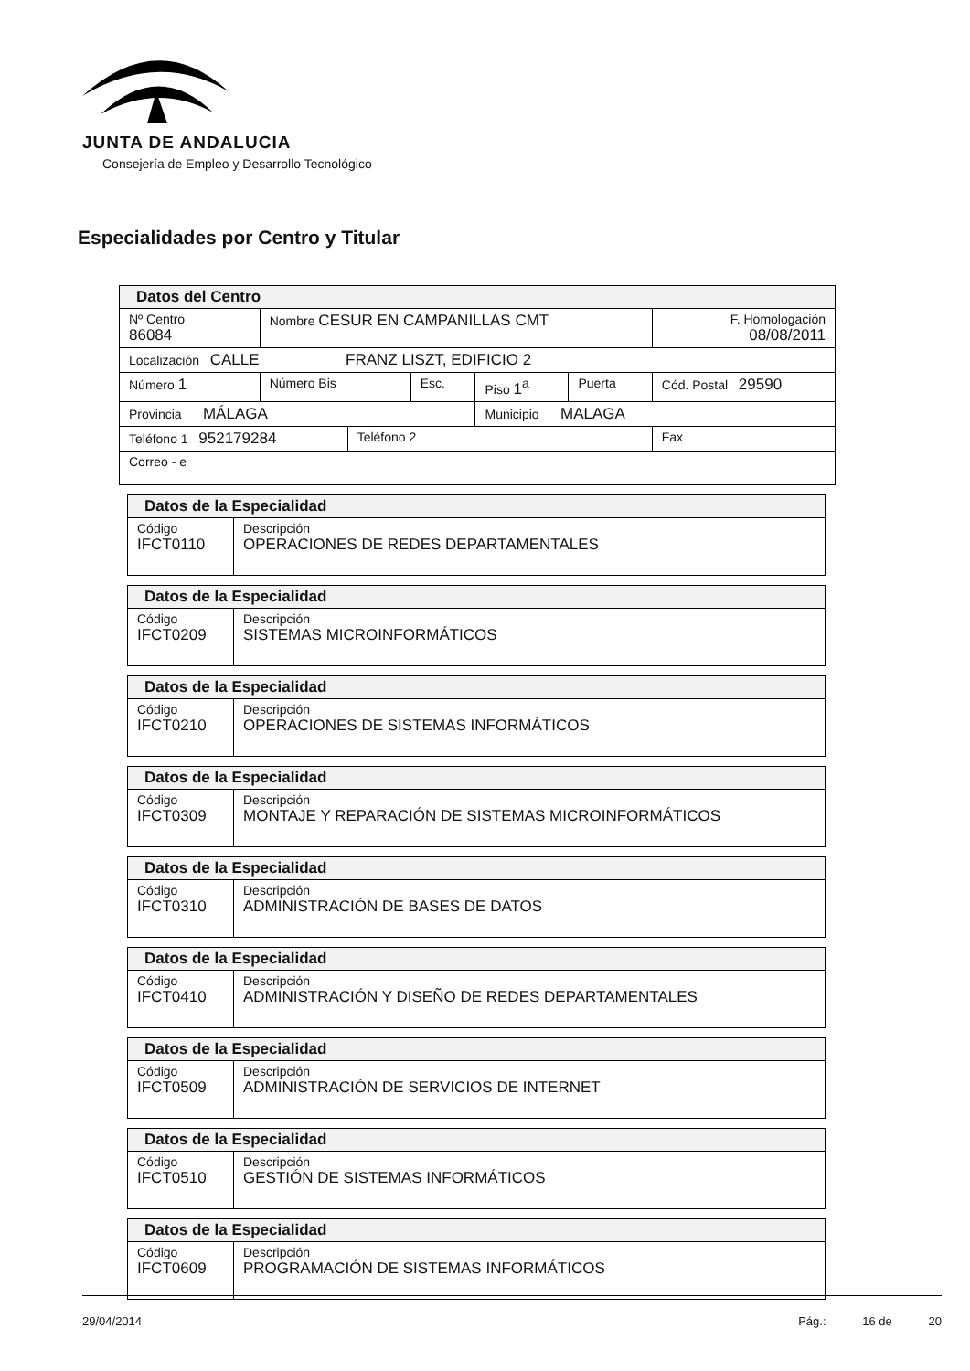JUNTA DE ANDALUCIA
Consejería de Empleo y Desarrollo Tecnológico
Especialidades por Centro y Titular
| Datos del Centro | | | | | | | |
| --- | --- | --- | --- | --- | --- | --- | --- |
| Nº Centro 86084 | Nombre CESUR EN CAMPANILLAS CMT | | | | | | F. Homologación 08/08/2011 |
| Localización CALLE FRANZ LISZT, EDIFICIO 2 | | | | | | | |
| Número 1 | Número Bis | | Esc. | Piso 1<sup>a</sup> | Puerta | Cód. Postal 29590 | |
| Provincia MÁLAGA | | | | Municipio MALAGA | | | |
| Teléfono 1 952179284 | | Teléfono 2 | | | | Fax | |
| Correo - e | | | | | | | |
| Datos de la Especialidad | |
| --- | --- |
| Código IFCT0110 | Descripción OPERACIONES DE REDES DEPARTAMENTALES |
| Datos de la Especialidad | |
| --- | --- |
| Código IFCT0209 | Descripción SISTEMAS MICROINFORMÁTICOS |
| Datos de la Especialidad | |
| --- | --- |
| Código IFCT0210 | Descripción OPERACIONES DE SISTEMAS INFORMÁTICOS |
| Datos de la Especialidad | |
| --- | --- |
| Código IFCT0309 | Descripción MONTAJE Y REPARACIÓN DE SISTEMAS MICROINFORMÁTICOS |
| Datos de la Especialidad | |
| --- | --- |
| Código IFCT0310 | Descripción ADMINISTRACIÓN DE BASES DE DATOS |
| Datos de la Especialidad | |
| --- | --- |
| Código IFCT0410 | Descripción ADMINISTRACIÓN Y DISEÑO DE REDES DEPARTAMENTALES |
| Datos de la Especialidad | |
| --- | --- |
| Código IFCT0509 | Descripción ADMINISTRACIÓN DE SERVICIOS DE INTERNET |
| Datos de la Especialidad | |
| --- | --- |
| Código IFCT0510 | Descripción GESTIÓN DE SISTEMAS INFORMÁTICOS |
| Datos de la Especialidad | |
| --- | --- |
| Código IFCT0609 | Descripción PROGRAMACIÓN DE SISTEMAS INFORMÁTICOS |
29/04/2014 Pág.: 16 de 20